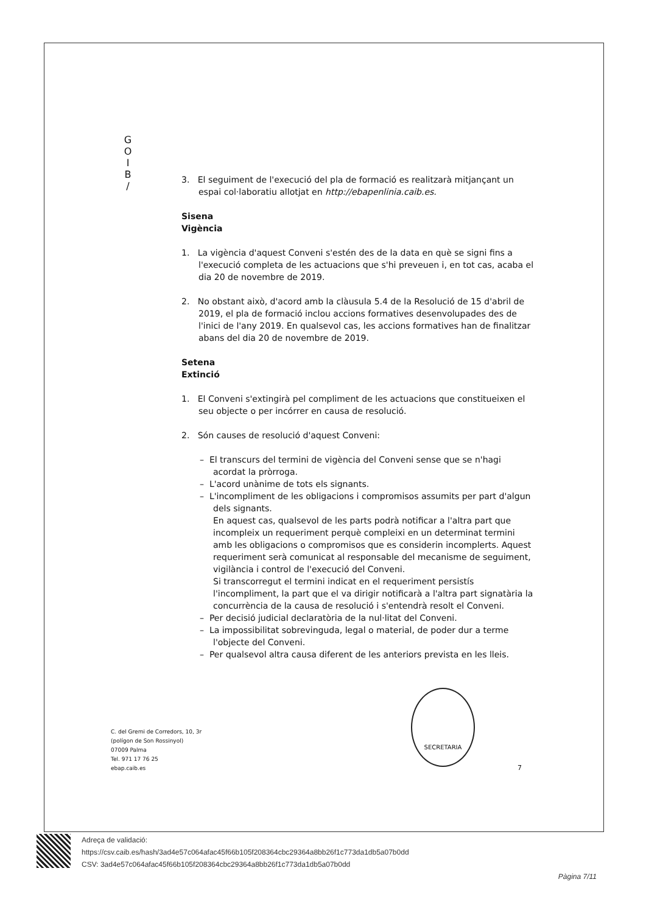G
O
I
B
/
3. El seguiment de l'execució del pla de formació es realitzarà mitjançant un espai col·laboratiu allotjat en http://ebapenlinia.caib.es.
Sisena
Vigència
1. La vigència d'aquest Conveni s'estén des de la data en què se signi fins a l'execució completa de les actuacions que s'hi preveuen i, en tot cas, acaba el dia 20 de novembre de 2019.
2. No obstant això, d'acord amb la clàusula 5.4 de la Resolució de 15 d'abril de 2019, el pla de formació inclou accions formatives desenvolupades des de l'inici de l'any 2019. En qualsevol cas, les accions formatives han de finalitzar abans del dia 20 de novembre de 2019.
Setena
Extinció
1. El Conveni s'extingirà pel compliment de les actuacions que constitueixen el seu objecte o per incórrer en causa de resolució.
2. Són causes de resolució d'aquest Conveni:
– El transcurs del termini de vigència del Conveni sense que se n'hagi acordat la pròrroga.
– L'acord unànime de tots els signants.
– L'incompliment de les obligacions i compromisos assumits per part d'algun dels signants.
En aquest cas, qualsevol de les parts podrà notificar a l'altra part que incompleix un requeriment perquè compleixi en un determinat termini amb les obligacions o compromisos que es considerin incomplerts. Aquest requeriment serà comunicat al responsable del mecanisme de seguiment, vigilància i control de l'execució del Conveni.
Si transcorregut el termini indicat en el requeriment persistís l'incompliment, la part que el va dirigir notificarà a l'altra part signatària la concurrència de la causa de resolució i s'entendrà resolt el Conveni.
– Per decisió judicial declaratòria de la nul·litat del Conveni.
– La impossibilitat sobrevinguda, legal o material, de poder dur a terme l'objecte del Conveni.
– Per qualsevol altra causa diferent de les anteriors prevista en les lleis.
SECRETARIA
C. del Gremi de Corredors, 10, 3r
(polígon de Son Rossinyol)
07009 Palma
Tel. 971 17 76 25
ebap.caib.es
7
Adreça de validació:
https://csv.caib.es/hash/3ad4e57c064afac45f66b105f208364cbc29364a8bb26f1c773da1db5a07b0dd
CSV: 3ad4e57c064afac45f66b105f208364cbc29364a8bb26f1c773da1db5a07b0dd
Pàgina 7/11